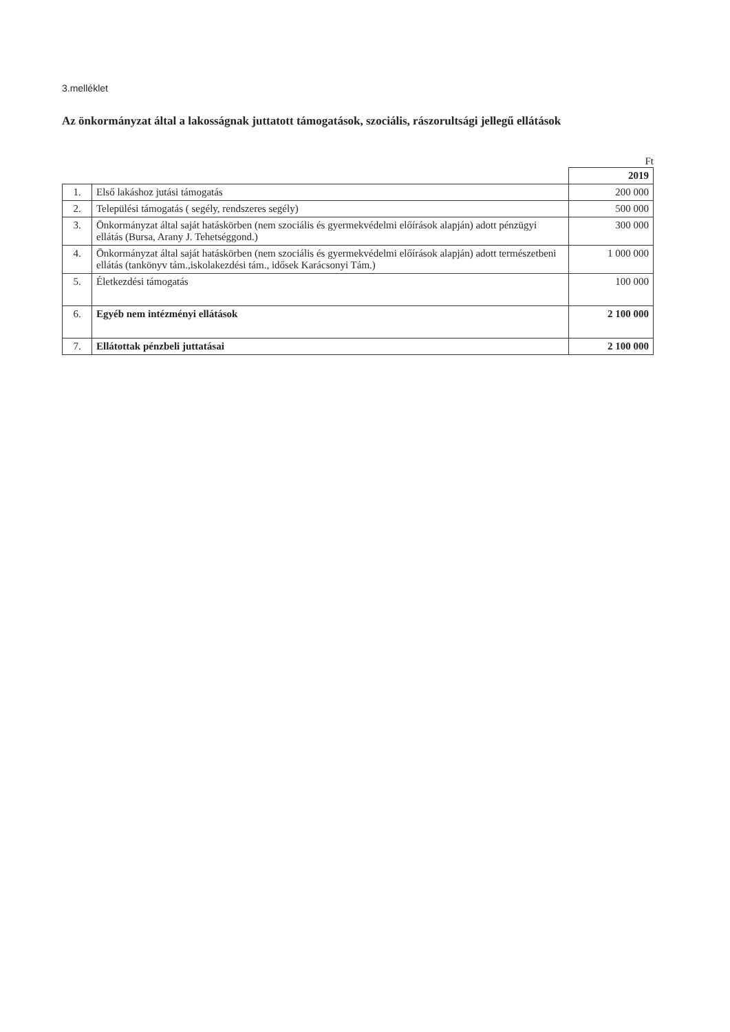3.melléklet
Az önkormányzat által a lakosságnak juttatott támogatások, szociális, rászorultsági jellegű ellátások
Ft
| | | 2019 |
| 1. | Első lakáshoz jutási támogatás | 200 000 |
| 2. | Települési támogatás ( segély, rendszeres segély) | 500 000 |
| 3. | Önkormányzat által saját hatáskörben (nem szociális és gyermekvédelmi előírások alapján) adott pénzügyi ellátás (Bursa, Arany J. Tehetséggond.) | 300 000 |
| 4. | Önkormányzat által saját hatáskörben (nem szociális és gyermekvédelmi előírások alapján) adott természetbeni ellátás (tankönyv tám.,iskolakezdési tám., idősek Karácsonyi Tám.) | 1 000 000 |
| 5. | Életkezdési támogatás | 100 000 |
| 6. | Egyéb nem intézményi ellátások | 2 100 000 |
| 7. | Ellátottak pénzbeli juttatásai | 2 100 000 |